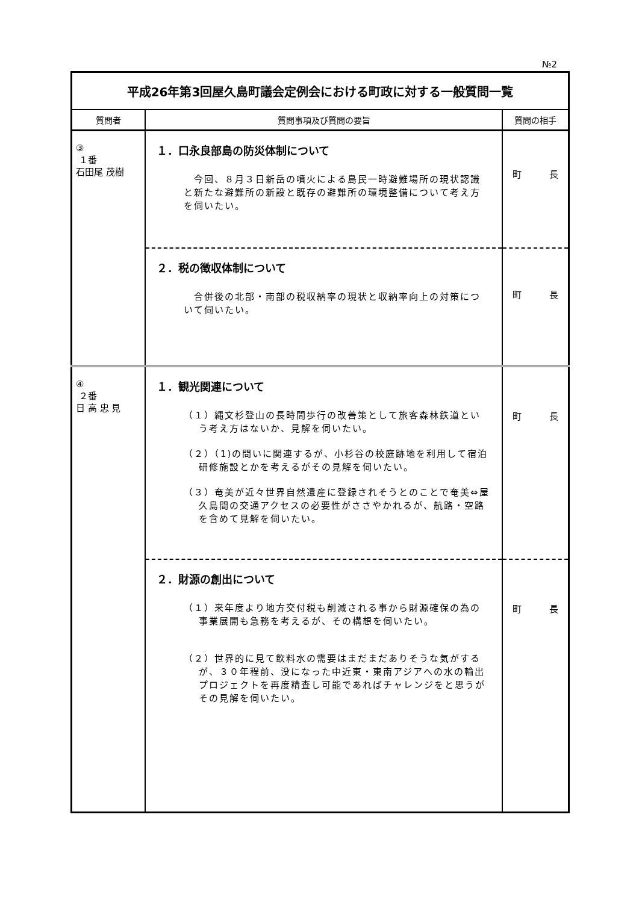№2
| 平成26年第3回屋久島町議会定例会における町政に対する一般質問一覧 | | |
| 質問者 | 質問事項及び質問の要旨 | 質問の相手 |
| ③ １番 石田尾 茂樹 | １．口永良部島の防災体制について 今回、８月３日新岳の噴火による島民一時避難場所の現状認識と新たな避難所の新設と既存の避難所の環境整備について考え方を伺いたい。 | 町 長 |
| | ２．税の徴収体制について 合併後の北部・南部の税収納率の現状と収納率向上の対策について伺いたい。 | 町 長 |
| ④ ２番 日 高 忠 見 | １．観光関連について （１）縄文杉登山の長時間歩行の改善策として旅客森林鉄道という考え方はないか、見解を伺いたい。 （２）（1)の問いに関連するが、小杉谷の校庭跡地を利用して宿泊研修施設とかを考えるがその見解を伺いたい。 （３）奄美が近々世界自然遺産に登録されそうとのことで奄美⇔屋久島間の交通アクセスの必要性がささやかれるが、航路・空路を含めて見解を伺いたい。 | 町 長 |
| | ２．財源の創出について （１）来年度より地方交付税も削減される事から財源確保の為の事業展開も急務を考えるが、その構想を伺いたい。 （２）世界的に見て飲料水の需要はまだまだありそうな気がするが、３０年程前、没になった中近東・東南アジアへの水の輸出プロジェクトを再度精査し可能であればチャレンジをと思うがその見解を伺いたい。 | 町 長 |